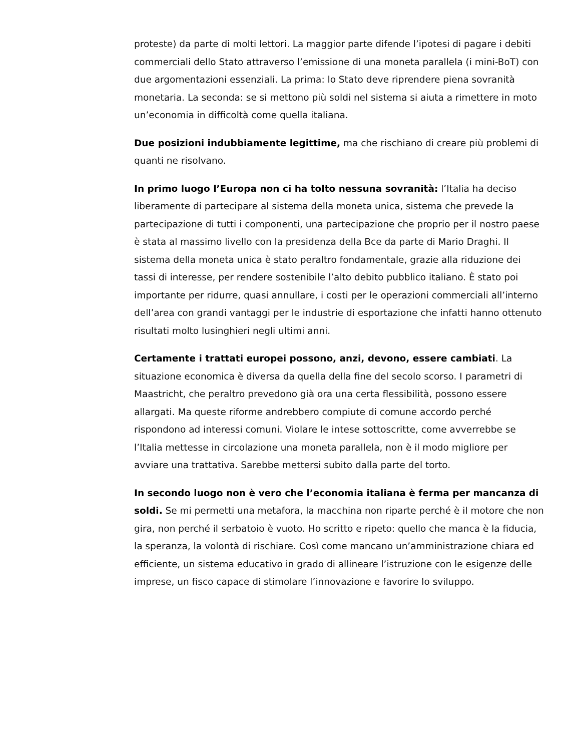proteste) da parte di molti lettori. La maggior parte difende l’ipotesi di pagare i debiti commerciali dello Stato attraverso l’emissione di una moneta parallela (i mini-BoT) con due argomentazioni essenziali. La prima: lo Stato deve riprendere piena sovranità monetaria. La seconda: se si mettono più soldi nel sistema si aiuta a rimettere in moto un’economia in difficoltà come quella italiana.
Due posizioni indubbiamente legittime, ma che rischiano di creare più problemi di quanti ne risolvano.
In primo luogo l’Europa non ci ha tolto nessuna sovranità: l’Italia ha deciso liberamente di partecipare al sistema della moneta unica, sistema che prevede la partecipazione di tutti i componenti, una partecipazione che proprio per il nostro paese è stata al massimo livello con la presidenza della Bce da parte di Mario Draghi. Il sistema della moneta unica è stato peraltro fondamentale, grazie alla riduzione dei tassi di interesse, per rendere sostenibile l’alto debito pubblico italiano. È stato poi importante per ridurre, quasi annullare, i costi per le operazioni commerciali all’interno dell’area con grandi vantaggi per le industrie di esportazione che infatti hanno ottenuto risultati molto lusinghieri negli ultimi anni.
Certamente i trattati europei possono, anzi, devono, essere cambiati. La situazione economica è diversa da quella della fine del secolo scorso. I parametri di Maastricht, che peraltro prevedono già ora una certa flessibilità, possono essere allargati. Ma queste riforme andrebbero compiute di comune accordo perché rispondono ad interessi comuni. Violare le intese sottoscritte, come avverrebbe se l’Italia mettesse in circolazione una moneta parallela, non è il modo migliore per avviare una trattativa. Sarebbe mettersi subito dalla parte del torto.
In secondo luogo non è vero che l’economia italiana è ferma per mancanza di soldi. Se mi permetti una metafora, la macchina non riparte perché è il motore che non gira, non perché il serbatoio è vuoto. Ho scritto e ripeto: quello che manca è la fiducia, la speranza, la volontà di rischiare. Così come mancano un’amministrazione chiara ed efficiente, un sistema educativo in grado di allineare l’istruzione con le esigenze delle imprese, un fisco capace di stimolare l’innovazione e favorire lo sviluppo.